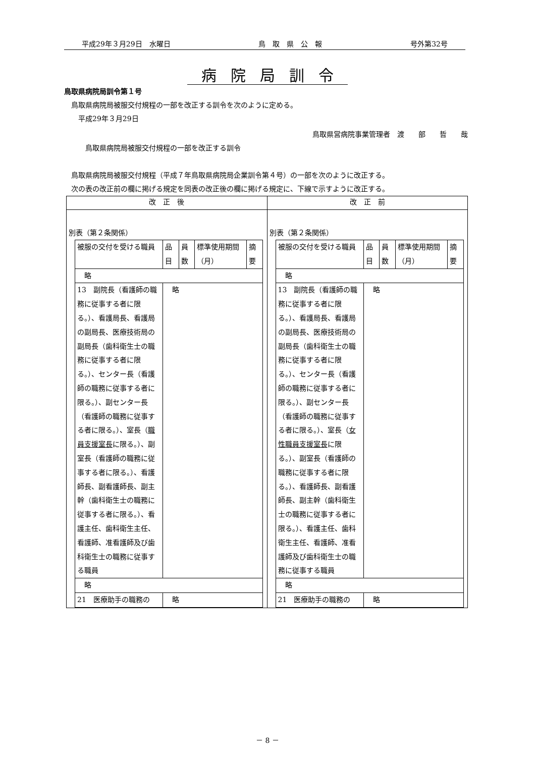平成29年３月29日　水曜日 鳥　取　県　公　報 号外第32号
病院局訓令
鳥取県病院局訓令第１号
　鳥取県病院局被服交付規程の一部を改正する訓令を次のように定める。
　　平成29年３月29日
鳥取県営病院事業管理者　渡　　部　　哲　　哉
　　　鳥取県病院局被服交付規程の一部を改正する訓令
　鳥取県病院局被服交付規程（平成７年鳥取県病院局企業訓令第４号）の一部を次のように改正する。
　次の表の改正前の欄に掲げる規定を同表の改正後の欄に掲げる規定に、下線で示すように改正する。
| 改 正 後 | 改 正 前 |
| --- | --- |
| 別表（第２条関係） / 被服の交付を受ける職員 / 品目 / 員数 / 標準使用期間（月） / 摘要 / / 略 / / / / / / 13 副院長（看護師の職務に従事する者に限る。）、看護局長、看護局の副局長、医療技術局の副局長（歯科衛生士の職務に従事する者に限る。）、センター長（看護師の職務に従事する者に限る。）、副センター長（看護師の職務に従事する者に限る。）、室長（ 職員支援室長 に限る。）、副室長（看護師の職務に従事する者に限る。）、看護師長、副看護師長、副主幹（歯科衛生士の職務に従事する者に限る。）、看護主任、歯科衛生主任、看護師、准看護師及び歯科衛生士の職務に従事する職員 / 略 / / / / / 略 / / / / / / 21 医療助手の職務の / 略 / / / / | 別表（第２条関係） / 被服の交付を受ける職員 / 品目 / 員数 / 標準使用期間（月） / 摘要 / / 略 / / / / / / 13 副院長（看護師の職務に従事する者に限る。）、看護局長、看護局の副局長、医療技術局の副局長（歯科衛生士の職務に従事する者に限る。）、センター長（看護師の職務に従事する者に限る。）、副センター長（看護師の職務に従事する者に限る。）、室長（ 女性職員支援室長 に限る。）、副室長（看護師の職務に従事する者に限る。）、看護師長、副看護師長、副主幹（歯科衛生士の職務に従事する者に限る。）、看護主任、歯科衛生主任、看護師、准看護師及び歯科衛生士の職務に従事する職員 / 略 / / / / / 略 / / / / / / 21 医療助手の職務の / 略 / / / / |
－ 8 －